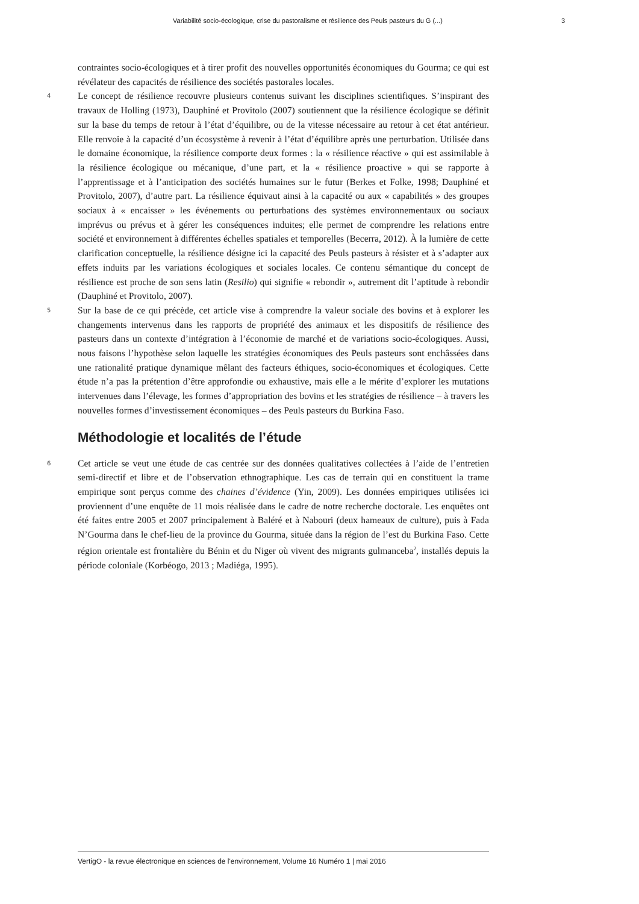Variabilité socio-écologique, crise du pastoralisme et résilience des Peuls pasteurs du G (...) 3
contraintes socio-écologiques et à tirer profit des nouvelles opportunités économiques du Gourma; ce qui est révélateur des capacités de résilience des sociétés pastorales locales.
4
Le concept de résilience recouvre plusieurs contenus suivant les disciplines scientifiques. S’inspirant des travaux de Holling (1973), Dauphiné et Provitolo (2007) soutiennent que la résilience écologique se définit sur la base du temps de retour à l’état d’équilibre, ou de la vitesse nécessaire au retour à cet état antérieur. Elle renvoie à la capacité d’un écosystème à revenir à l’état d’équilibre après une perturbation. Utilisée dans le domaine économique, la résilience comporte deux formes : la « résilience réactive » qui est assimilable à la résilience écologique ou mécanique, d’une part, et la « résilience proactive » qui se rapporte à l’apprentissage et à l’anticipation des sociétés humaines sur le futur (Berkes et Folke, 1998; Dauphiné et Provitolo, 2007), d’autre part. La résilience équivaut ainsi à la capacité ou aux « capabilités » des groupes sociaux à « encaisser » les événements ou perturbations des systèmes environnementaux ou sociaux imprévus ou prévus et à gérer les conséquences induites; elle permet de comprendre les relations entre société et environnement à différentes échelles spatiales et temporelles (Becerra, 2012). À la lumière de cette clarification conceptuelle, la résilience désigne ici la capacité des Peuls pasteurs à résister et à s’adapter aux effets induits par les variations écologiques et sociales locales. Ce contenu sémantique du concept de résilience est proche de son sens latin (Resilio) qui signifie « rebondir », autrement dit l’aptitude à rebondir (Dauphiné et Provitolo, 2007).
5
Sur la base de ce qui précède, cet article vise à comprendre la valeur sociale des bovins et à explorer les changements intervenus dans les rapports de propriété des animaux et les dispositifs de résilience des pasteurs dans un contexte d’intégration à l’économie de marché et de variations socio-écologiques. Aussi, nous faisons l’hypothèse selon laquelle les stratégies économiques des Peuls pasteurs sont enchâssées dans une rationalité pratique dynamique mêlant des facteurs éthiques, socio-économiques et écologiques. Cette étude n’a pas la prétention d’être approfondie ou exhaustive, mais elle a le mérite d’explorer les mutations intervenues dans l’élevage, les formes d’appropriation des bovins et les stratégies de résilience – à travers les nouvelles formes d’investissement économiques – des Peuls pasteurs du Burkina Faso.
Méthodologie et localités de l’étude
6
Cet article se veut une étude de cas centrée sur des données qualitatives collectées à l’aide de l’entretien semi-directif et libre et de l’observation ethnographique. Les cas de terrain qui en constituent la trame empirique sont perçus comme des chaines d’évidence (Yin, 2009). Les données empiriques utilisées ici proviennent d’une enquête de 11 mois réalisée dans le cadre de notre recherche doctorale. Les enquêtes ont été faites entre 2005 et 2007 principalement à Baléré et à Nabouri (deux hameaux de culture), puis à Fada N’Gourma dans le chef-lieu de la province du Gourma, située dans la région de l’est du Burkina Faso. Cette région orientale est frontalière du Bénin et du Niger où vivent des migrants gulmanceba<sup>2</sup>, installés depuis la période coloniale (Korbéogo, 2013 ; Madiéga, 1995).
VertigO - la revue électronique en sciences de l'environnement, Volume 16 Numéro 1 | mai 2016